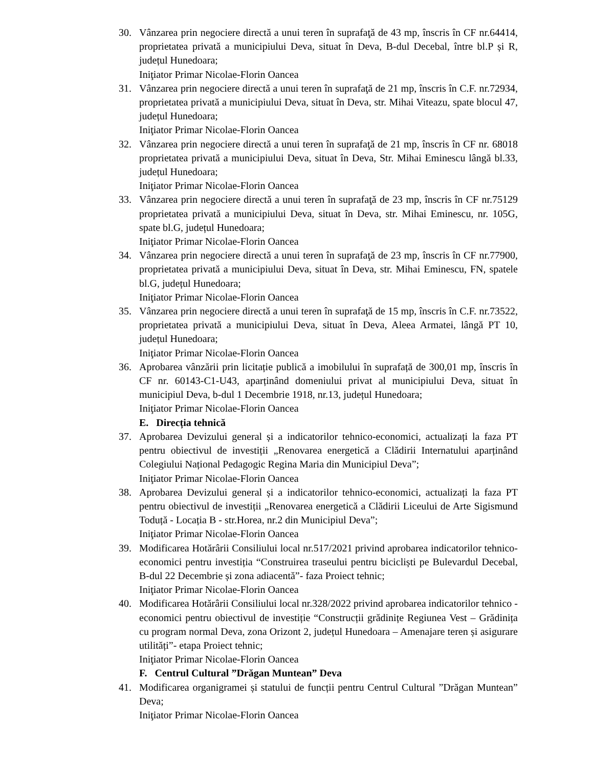30. Vânzarea prin negociere directă a unui teren în suprafaţă de 43 mp, înscris în CF nr.64414, proprietatea privată a municipiului Deva, situat în Deva, B-dul Decebal, între bl.P și R, județul Hunedoara;
Iniţiator Primar Nicolae-Florin Oancea
31. Vânzarea prin negociere directă a unui teren în suprafaţă de 21 mp, înscris în C.F. nr.72934, proprietatea privată a municipiului Deva, situat în Deva, str. Mihai Viteazu, spate blocul 47, județul Hunedoara;
Iniţiator Primar Nicolae-Florin Oancea
32. Vânzarea prin negociere directă a unui teren în suprafaţă de 21 mp, înscris în CF nr. 68018 proprietatea privată a municipiului Deva, situat în Deva, Str. Mihai Eminescu lângă bl.33, județul Hunedoara;
Iniţiator Primar Nicolae-Florin Oancea
33. Vânzarea prin negociere directă a unui teren în suprafaţă de 23 mp, înscris în CF nr.75129 proprietatea privată a municipiului Deva, situat în Deva, str. Mihai Eminescu, nr. 105G, spate bl.G, județul Hunedoara;
Iniţiator Primar Nicolae-Florin Oancea
34. Vânzarea prin negociere directă a unui teren în suprafaţă de 23 mp, înscris în CF nr.77900, proprietatea privată a municipiului Deva, situat în Deva, str. Mihai Eminescu, FN, spatele bl.G, județul Hunedoara;
Iniţiator Primar Nicolae-Florin Oancea
35. Vânzarea prin negociere directă a unui teren în suprafaţă de 15 mp, înscris în C.F. nr.73522, proprietatea privată a municipiului Deva, situat în Deva, Aleea Armatei, lângă PT 10, județul Hunedoara;
Iniţiator Primar Nicolae-Florin Oancea
36. Aprobarea vânzării prin licitație publică a imobilului în suprafață de 300,01 mp, înscris în CF nr. 60143-C1-U43, aparținând domeniului privat al municipiului Deva, situat în municipiul Deva, b-dul 1 Decembrie 1918, nr.13, județul Hunedoara;
Iniţiator Primar Nicolae-Florin Oancea
E. Direcția tehnică
37. Aprobarea Devizului general și a indicatorilor tehnico-economici, actualizați la faza PT pentru obiectivul de investiții „Renovarea energetică a Clădirii Internatului aparținând Colegiului Național Pedagogic Regina Maria din Municipiul Deva”;
Iniţiator Primar Nicolae-Florin Oancea
38. Aprobarea Devizului general și a indicatorilor tehnico-economici, actualizați la faza PT pentru obiectivul de investiții „Renovarea energetică a Clădirii Liceului de Arte Sigismund Toduță - Locația B - str.Horea, nr.2 din Municipiul Deva”;
Iniţiator Primar Nicolae-Florin Oancea
39. Modificarea Hotărârii Consiliului local nr.517/2021 privind aprobarea indicatorilor tehnico-economici pentru investiția “Construirea traseului pentru bicicliști pe Bulevardul Decebal, B-dul 22 Decembrie și zona adiacentă”- faza Proiect tehnic;
Iniţiator Primar Nicolae-Florin Oancea
40. Modificarea Hotărârii Consiliului local nr.328/2022 privind aprobarea indicatorilor tehnico - economici pentru obiectivul de investiție “Construcții grădinițe Regiunea Vest – Grădinița cu program normal Deva, zona Orizont 2, județul Hunedoara – Amenajare teren și asigurare utilități”- etapa Proiect tehnic;
Iniţiator Primar Nicolae-Florin Oancea
F. Centrul Cultural ”Drăgan Muntean” Deva
41. Modificarea organigramei și statului de funcții pentru Centrul Cultural ”Drăgan Muntean” Deva;
Iniţiator Primar Nicolae-Florin Oancea